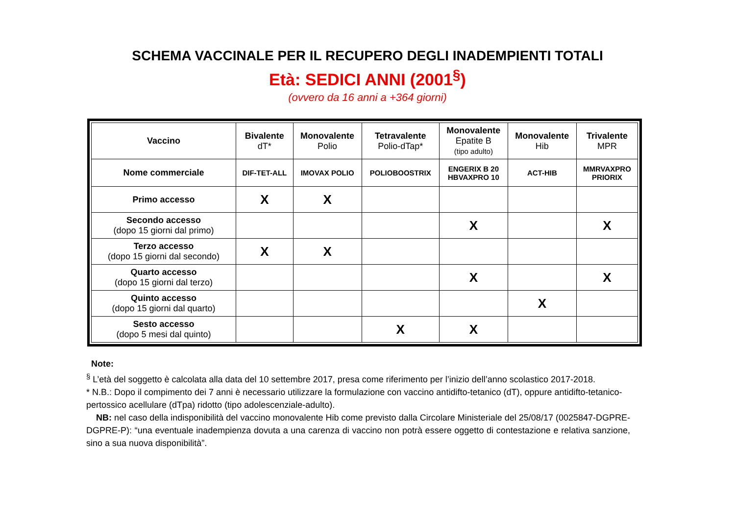SCHEMA VACCINALE PER IL RECUPERO DEGLI INADEMPIENTI TOTALI
Età: SEDICI ANNI (2001<sup>§</sup>)
(ovvero da 16 anni a +364 giorni)
| Vaccino | Bivalente dT* | Monovalente Polio | Tetravalente Polio-dTap* | Monovalente Epatite B (tipo adulto) | Monovalente Hib | Trivalente MPR |
| --- | --- | --- | --- | --- | --- | --- |
| Nome commerciale | DIF-TET-ALL | IMOVAX POLIO | POLIOBOOSTRIX | ENGERIX B 20 HBVAXPRO 10 | ACT-HIB | MMRVAXPRO PRIORIX |
| Primo accesso | X | X | | | | |
| Secondo accesso (dopo 15 giorni dal primo) | | | | X | | X |
| Terzo accesso (dopo 15 giorni dal secondo) | X | X | | | | |
| Quarto accesso (dopo 15 giorni dal terzo) | | | | X | | X |
| Quinto accesso (dopo 15 giorni dal quarto) | | | | | X | |
| Sesto accesso (dopo 5 mesi dal quinto) | | | X | X | | |
Note:
<sup>§</sup> L’età del soggetto è calcolata alla data del 10 settembre 2017, presa come riferimento per l’inizio dell’anno scolastico 2017-2018.
* N.B.: Dopo il compimento dei 7 anni è necessario utilizzare la formulazione con vaccino antidifto-tetanico (dT), oppure antidifto-tetanico-pertossico acellulare (dTpa) ridotto (tipo adolescenziale-adulto).
NB: nel caso della indisponibilità del vaccino monovalente Hib come previsto dalla Circolare Ministeriale del 25/08/17 (0025847-DGPRE-DGPRE-P): “una eventuale inadempienza dovuta a una carenza di vaccino non potrà essere oggetto di contestazione e relativa sanzione, sino a sua nuova disponibilità”.